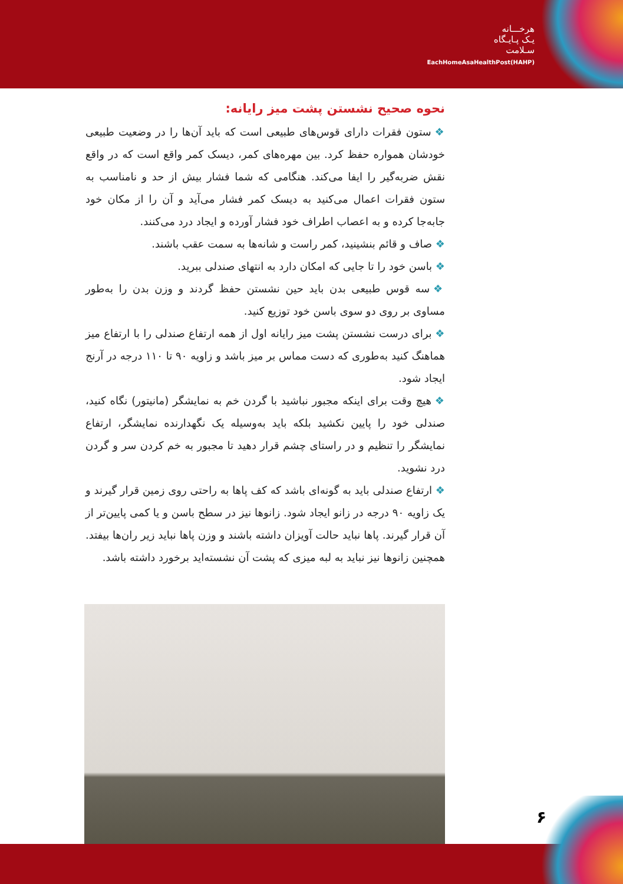هرخـــانه
یـک پـایـگاه
سـلامت
EachHomeAsaHealthPost(HAHP)
نحوه صحیح نشستن پشت میز رایانه:
❖ ستون فقرات دارای قوس‌های طبیعی است که باید آن‌ها را در وضعیت طبیعی خودشان همواره حفظ کرد. بین مهره‌های کمر، دیسک کمر واقع است که در واقع نقش ضربه‌گیر را ایفا می‌کند. هنگامی که شما فشار بیش از حد و نامناسب به ستون فقرات اعمال می‌کنید به دیسک کمر فشار می‌آید و آن را از مکان خود جابه‌جا کرده و به اعصاب اطراف خود فشار آورده و ایجاد درد می‌کنند.
❖ صاف و قائم بنشینید، کمر راست و شانه‌ها به سمت عقب باشند.
❖ باسن خود را تا جایی که امکان دارد به انتهای صندلی ببرید.
❖ سه قوس طبیعی بدن باید حین نشستن حفظ گردند و وزن بدن را به‌طور مساوی بر روی دو سوی باسن خود توزیع کنید.
❖ برای درست نشستن پشت میز رایانه اول از همه ارتفاع صندلی را با ارتفاع میز هماهنگ کنید به‌طوری که دست مماس بر میز باشد و زاویه ۹۰ تا ۱۱۰ درجه در آرنج ایجاد شود.
❖ هیچ وقت برای اینکه مجبور نباشید با گردن خم به نمایشگر (مانیتور) نگاه کنید، صندلی خود را پایین نکشید بلکه باید به‌وسیله یک نگهدارنده نمایشگر، ارتفاع نمایشگر را تنظیم و در راستای چشم قرار دهید تا مجبور به خم کردن سر و گردن درد نشوید.
❖ ارتفاع صندلی باید به گونه‌ای باشد که کف پاها به راحتی روی زمین قرار گیرند و یک زاویه ۹۰ درجه در زانو ایجاد شود. زانوها نیز در سطح باسن و یا کمی پایین‌تر از آن قرار گیرند. پاها نباید حالت آویزان داشته باشند و وزن پاها نباید زیر ران‌ها بیفتد. همچنین زانوها نیز نباید به لبه میزی که پشت آن نشسته‌اید برخورد داشته باشد.
۶